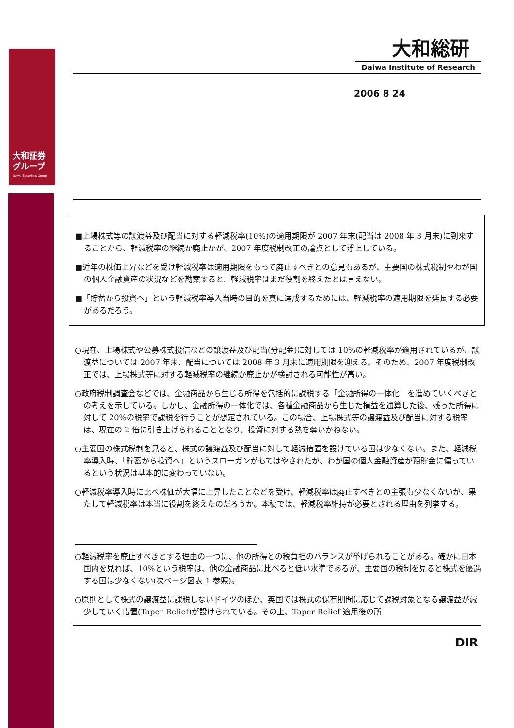大和証券
グループ
Daiwa Securities Group
大和総研
Daiwa Institute of Research
2006 8 24
■上場株式等の譲渡益及び配当に対する軽減税率(10%)の適用期限が 2007 年末(配当は 2008 年 3 月末)に到来することから、軽減税率の継続か廃止かが、2007 年度税制改正の論点として浮上している。
■近年の株価上昇などを受け軽減税率は適用期限をもって廃止すべきとの意見もあるが、主要国の株式税制やわが国の個人金融資産の状況などを勘案すると、軽減税率はまだ役割を終えたとは言えない。
■「貯蓄から投資へ」という軽減税率導入当時の目的を真に達成するためには、軽減税率の適用期限を延長する必要があるだろう。
○現在、上場株式や公募株式投信などの譲渡益及び配当(分配金)に対しては 10%の軽減税率が適用されているが、譲渡益については 2007 年末、配当については 2008 年 3 月末に適用期限を迎える。そのため、2007 年度税制改正では、上場株式等に対する軽減税率の継続か廃止かが検討される可能性が高い。
○政府税制調査会などでは、金融商品から生じる所得を包括的に課税する「金融所得の一体化」を進めていくべきとの考えを示している。しかし、金融所得の一体化では、各種金融商品から生じた損益を通算した後、残った所得に対して 20%の税率で課税を行うことが想定されている。この場合、上場株式等の譲渡益及び配当に対する税率は、現在の 2 倍に引き上げられることとなり、投資に対する熱を奪いかねない。
○主要国の株式税制を見ると、株式の譲渡益及び配当に対して軽減措置を設けている国は少なくない。また、軽減税率導入時、「貯蓄から投資へ」というスローガンがもてはやされたが、わが国の個人金融資産が預貯金に偏っているという状況は基本的に変わっていない。
○軽減税率導入時に比べ株価が大幅に上昇したことなどを受け、軽減税率は廃止すべきとの主張も少なくないが、果たして軽減税率は本当に役割を終えたのだろうか。本稿では、軽減税率維持が必要とされる理由を列挙する。
○軽減税率を廃止すべきとする理由の一つに、他の所得との税負担のバランスが挙げられることがある。確かに日本国内を見れば、10%という税率は、他の金融商品に比べると低い水準であるが、主要国の税制を見ると株式を優遇する国は少なくない(次ページ図表 1 参照)。
○原則として株式の譲渡益に課税しないドイツのほか、英国では株式の保有期間に応じて課税対象となる譲渡益が減少していく措置(Taper Relief)が設けられている。その上、Taper Relief 適用後の所
DIR